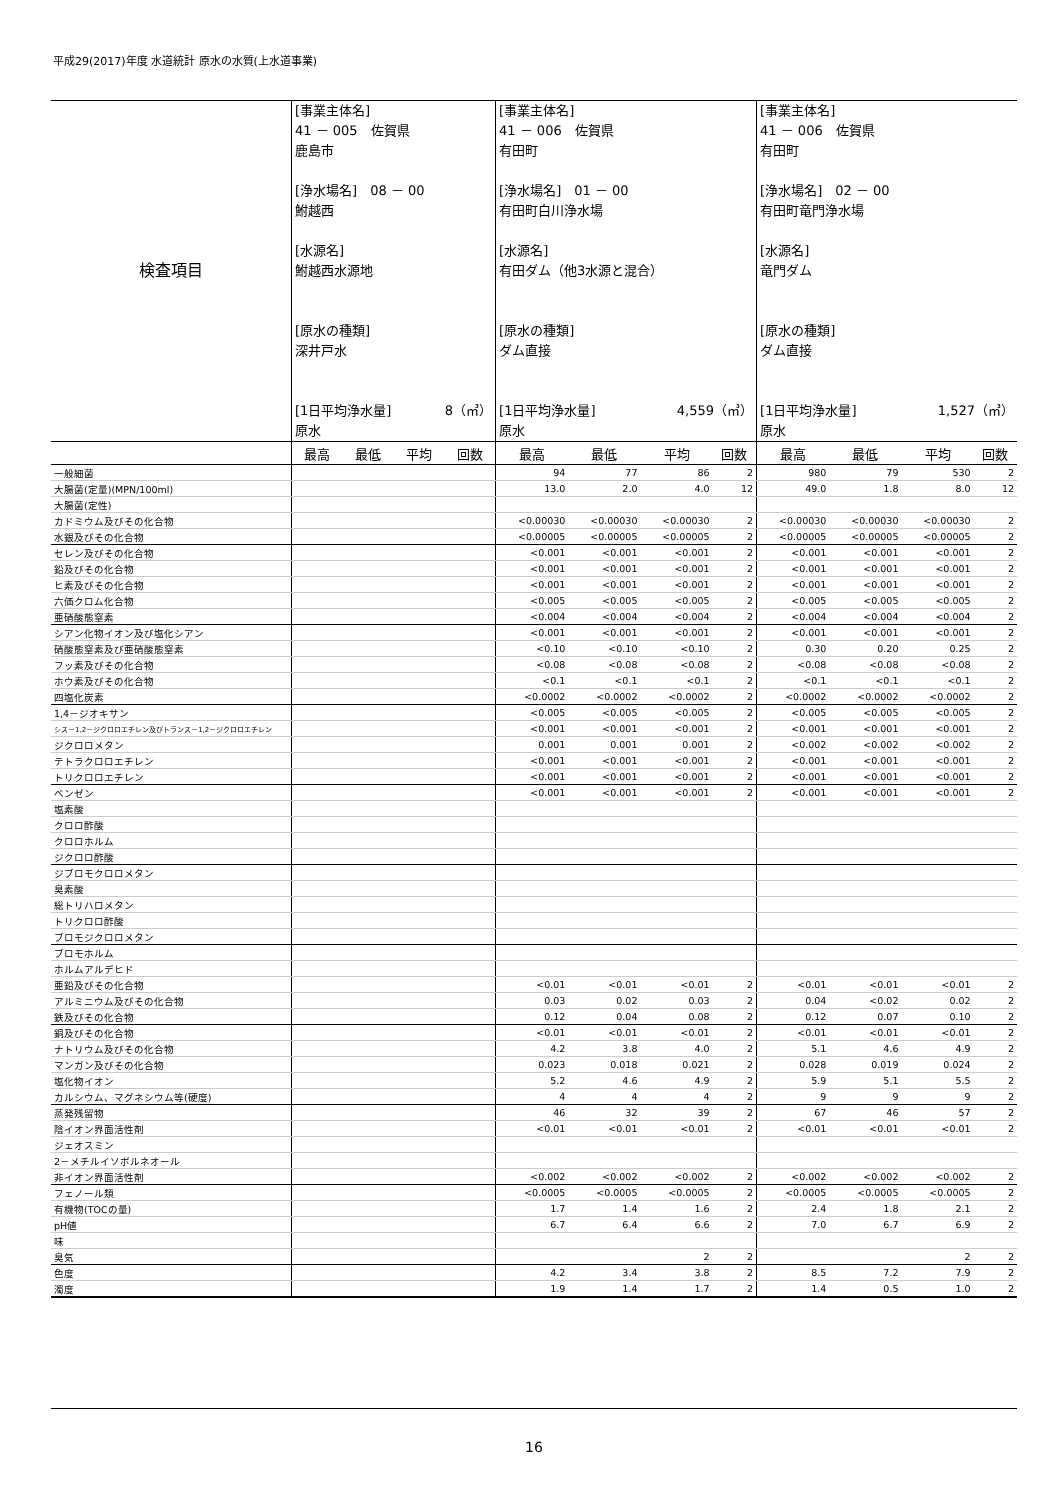平成29(2017)年度 水道統計 原水の水質(上水道事業)
| 検査項目 | [事業主体名] 41 － 005 佐賀県 鹿島市 [浄水場名] 08 － 00 鮒越西 [水源名] 鮒越西水源地 [原水の種類] 深井戸水 [1日平均浄水量] 8（㎥） 原水 | | | | [事業主体名] 41 － 006 佐賀県 有田町 [浄水場名] 01 － 00 有田町白川浄水場 [水源名] 有田ダム（他3水源と混合） [原水の種類] ダム直接 [1日平均浄水量] 4,559（㎥） 原水 | | | | [事業主体名] 41 － 006 佐賀県 有田町 [浄水場名] 02 － 00 有田町竜門浄水場 [水源名] 竜門ダム [原水の種類] ダム直接 [1日平均浄水量] 1,527（㎥） 原水 | | | |
| | 最高 | 最低 | 平均 | 回数 | 最高 | 最低 | 平均 | 回数 | 最高 | 最低 | 平均 | 回数 |
| 一般細菌 | | | | | 94 | 77 | 86 | 2 | 980 | 79 | 530 | 2 |
| 大腸菌(定量)(MPN/100ml) | | | | | 13.0 | 2.0 | 4.0 | 12 | 49.0 | 1.8 | 8.0 | 12 |
| 大腸菌(定性) | | | | | | | | | | | | |
| カドミウム及びその化合物 | | | | | <0.00030 | <0.00030 | <0.00030 | 2 | <0.00030 | <0.00030 | <0.00030 | 2 |
| 水銀及びその化合物 | | | | | <0.00005 | <0.00005 | <0.00005 | 2 | <0.00005 | <0.00005 | <0.00005 | 2 |
| セレン及びその化合物 | | | | | <0.001 | <0.001 | <0.001 | 2 | <0.001 | <0.001 | <0.001 | 2 |
| 鉛及びその化合物 | | | | | <0.001 | <0.001 | <0.001 | 2 | <0.001 | <0.001 | <0.001 | 2 |
| ヒ素及びその化合物 | | | | | <0.001 | <0.001 | <0.001 | 2 | <0.001 | <0.001 | <0.001 | 2 |
| 六価クロム化合物 | | | | | <0.005 | <0.005 | <0.005 | 2 | <0.005 | <0.005 | <0.005 | 2 |
| 亜硝酸態窒素 | | | | | <0.004 | <0.004 | <0.004 | 2 | <0.004 | <0.004 | <0.004 | 2 |
| シアン化物イオン及び塩化シアン | | | | | <0.001 | <0.001 | <0.001 | 2 | <0.001 | <0.001 | <0.001 | 2 |
| 硝酸態窒素及び亜硝酸態窒素 | | | | | <0.10 | <0.10 | <0.10 | 2 | 0.30 | 0.20 | 0.25 | 2 |
| フッ素及びその化合物 | | | | | <0.08 | <0.08 | <0.08 | 2 | <0.08 | <0.08 | <0.08 | 2 |
| ホウ素及びその化合物 | | | | | <0.1 | <0.1 | <0.1 | 2 | <0.1 | <0.1 | <0.1 | 2 |
| 四塩化炭素 | | | | | <0.0002 | <0.0002 | <0.0002 | 2 | <0.0002 | <0.0002 | <0.0002 | 2 |
| 1,4－ジオキサン | | | | | <0.005 | <0.005 | <0.005 | 2 | <0.005 | <0.005 | <0.005 | 2 |
| シス－1,2－ジクロロエチレン及びトランス－1,2－ジクロロエチレン | | | | | <0.001 | <0.001 | <0.001 | 2 | <0.001 | <0.001 | <0.001 | 2 |
| ジクロロメタン | | | | | 0.001 | 0.001 | 0.001 | 2 | <0.002 | <0.002 | <0.002 | 2 |
| テトラクロロエチレン | | | | | <0.001 | <0.001 | <0.001 | 2 | <0.001 | <0.001 | <0.001 | 2 |
| トリクロロエチレン | | | | | <0.001 | <0.001 | <0.001 | 2 | <0.001 | <0.001 | <0.001 | 2 |
| ベンゼン | | | | | <0.001 | <0.001 | <0.001 | 2 | <0.001 | <0.001 | <0.001 | 2 |
| 塩素酸 | | | | | | | | | | | | |
| クロロ酢酸 | | | | | | | | | | | | |
| クロロホルム | | | | | | | | | | | | |
| ジクロロ酢酸 | | | | | | | | | | | | |
| ジブロモクロロメタン | | | | | | | | | | | | |
| 臭素酸 | | | | | | | | | | | | |
| 総トリハロメタン | | | | | | | | | | | | |
| トリクロロ酢酸 | | | | | | | | | | | | |
| ブロモジクロロメタン | | | | | | | | | | | | |
| ブロモホルム | | | | | | | | | | | | |
| ホルムアルデヒド | | | | | | | | | | | | |
| 亜鉛及びその化合物 | | | | | <0.01 | <0.01 | <0.01 | 2 | <0.01 | <0.01 | <0.01 | 2 |
| アルミニウム及びその化合物 | | | | | 0.03 | 0.02 | 0.03 | 2 | 0.04 | <0.02 | 0.02 | 2 |
| 鉄及びその化合物 | | | | | 0.12 | 0.04 | 0.08 | 2 | 0.12 | 0.07 | 0.10 | 2 |
| 銅及びその化合物 | | | | | <0.01 | <0.01 | <0.01 | 2 | <0.01 | <0.01 | <0.01 | 2 |
| ナトリウム及びその化合物 | | | | | 4.2 | 3.8 | 4.0 | 2 | 5.1 | 4.6 | 4.9 | 2 |
| マンガン及びその化合物 | | | | | 0.023 | 0.018 | 0.021 | 2 | 0.028 | 0.019 | 0.024 | 2 |
| 塩化物イオン | | | | | 5.2 | 4.6 | 4.9 | 2 | 5.9 | 5.1 | 5.5 | 2 |
| カルシウム、マグネシウム等(硬度) | | | | | 4 | 4 | 4 | 2 | 9 | 9 | 9 | 2 |
| 蒸発残留物 | | | | | 46 | 32 | 39 | 2 | 67 | 46 | 57 | 2 |
| 陰イオン界面活性剤 | | | | | <0.01 | <0.01 | <0.01 | 2 | <0.01 | <0.01 | <0.01 | 2 |
| ジェオスミン | | | | | | | | | | | | |
| 2－メチルイソボルネオール | | | | | | | | | | | | |
| 非イオン界面活性剤 | | | | | <0.002 | <0.002 | <0.002 | 2 | <0.002 | <0.002 | <0.002 | 2 |
| フェノール類 | | | | | <0.0005 | <0.0005 | <0.0005 | 2 | <0.0005 | <0.0005 | <0.0005 | 2 |
| 有機物(TOCの量) | | | | | 1.7 | 1.4 | 1.6 | 2 | 2.4 | 1.8 | 2.1 | 2 |
| pH値 | | | | | 6.7 | 6.4 | 6.6 | 2 | 7.0 | 6.7 | 6.9 | 2 |
| 味 | | | | | | | | | | | | |
| 臭気 | | | | | | | 2 | 2 | | | 2 | 2 |
| 色度 | | | | | 4.2 | 3.4 | 3.8 | 2 | 8.5 | 7.2 | 7.9 | 2 |
| 濁度 | | | | | 1.9 | 1.4 | 1.7 | 2 | 1.4 | 0.5 | 1.0 | 2 |
16